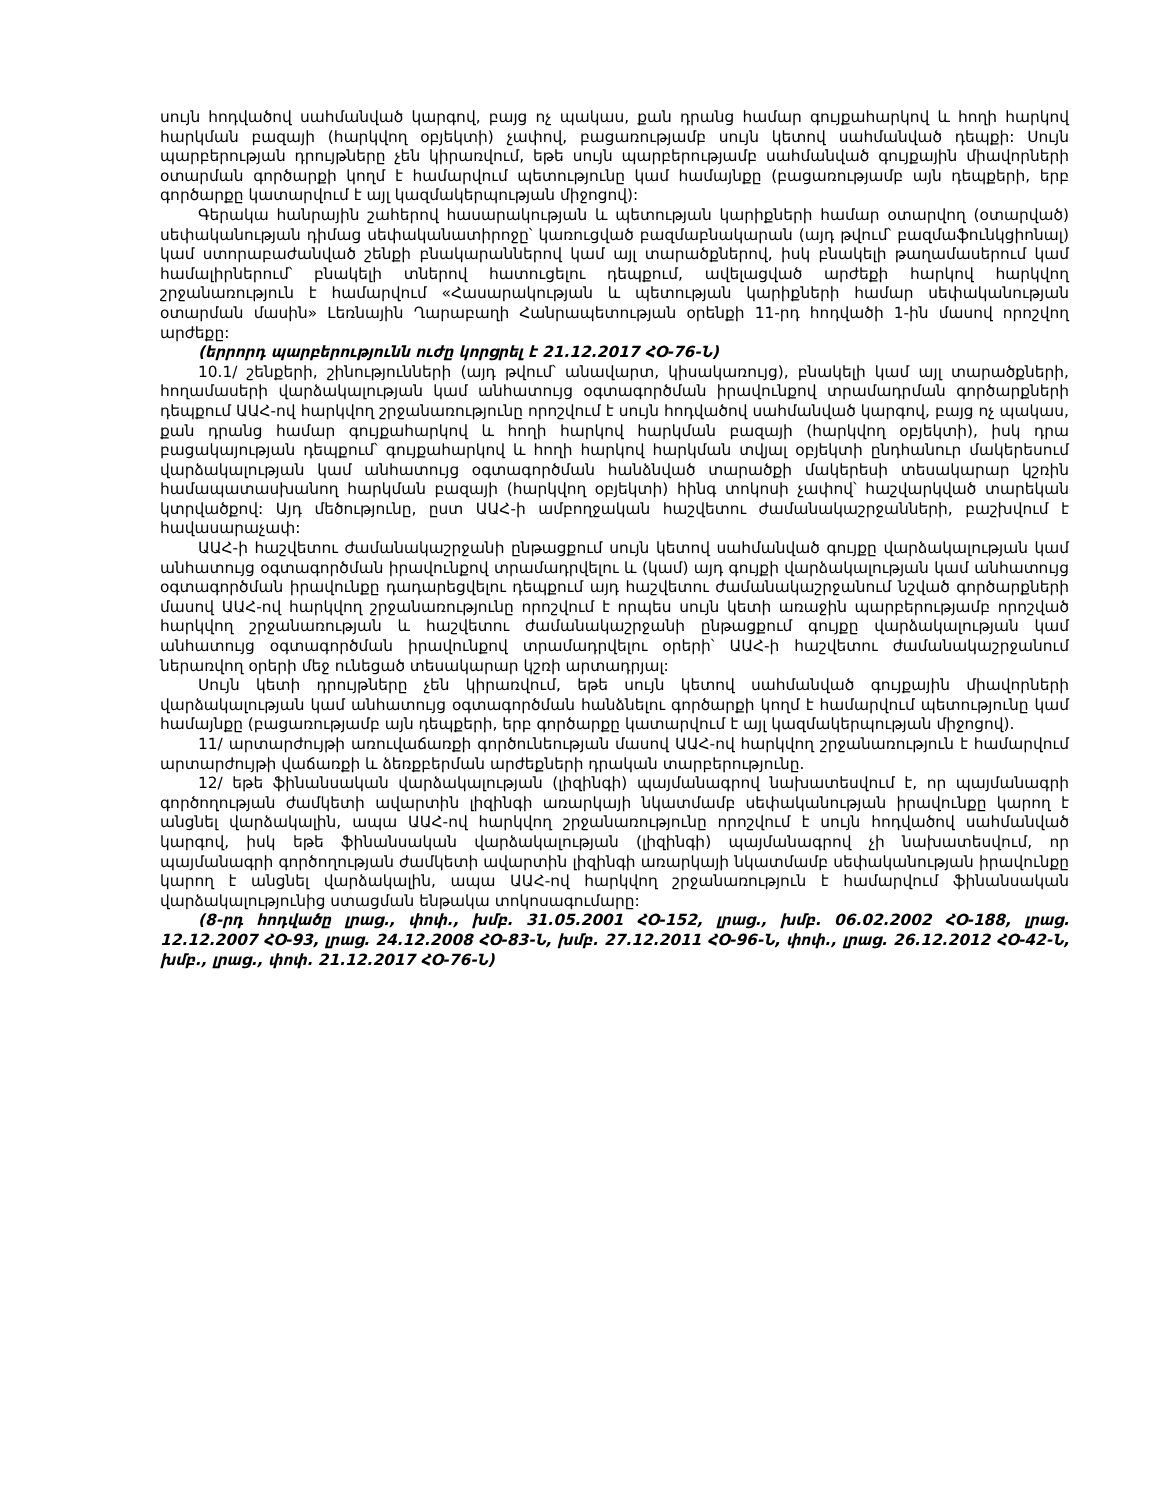սույն հոդվածով սահմանված կարգով, բայց ոչ պակաս, քան դրանց համար գույքահարկով և հողի հարկով հարկման բազայի (հարկվող օբյեկտի) չափով, բացառությամբ սույն կետով սահմանված դեպքի: Սույն պարբերության դրույթները չեն կիրառվում, եթե սույն պարբերությամբ սահմանված գույքային միավորների օտարման գործարքի կողմ է համարվում պետությունը կամ համայնքը (բացառությամբ այն դեպքերի, երբ գործարքը կատարվում է այլ կազմակերպության միջոցով):
Գերակա հանրային շահերով հասարակության և պետության կարիքների համար օտարվող (օտարված) սեփականության դիմաց սեփականատիրոջը՝ կառուցված բազմաբնակարան (այդ թվում՝ բազմաֆունկցիոնալ) կամ ստորաբաժանված շենքի բնակարաններով կամ այլ տարածքներով, իսկ բնակելի թաղամասերում կամ համալիրներում՝ բնակելի տներով հատուցելու դեպքում, ավելացված արժեքի հարկով հարկվող շրջանառություն է համարվում «Հասարակության և պետության կարիքների համար սեփականության օտարման մասին» Լեռնային Ղարաբաղի Հանրապետության օրենքի 11-րդ հոդվածի 1-ին մասով որոշվող արժեքը:
(երրորդ պարբերությունն ուժը կորցրել է 21.12.2017 ՀՕ-76-Ն)
10.1/ շենքերի, շինությունների (այդ թվում՝ անավարտ, կիսակառույց), բնակելի կամ այլ տարածքների, հողամասերի վարձակալության կամ անհատույց օգտագործման իրավունքով տրամադրման գործարքների դեպքում ԱԱՀ-ով հարկվող շրջանառությունը որոշվում է սույն հոդվածով սահմանված կարգով, բայց ոչ պակաս, քան դրանց համար գույքահարկով և հողի հարկով հարկման բազայի (հարկվող օբյեկտի), իսկ դրա բացակայության դեպքում՝ գույքահարկով և հողի հարկով հարկման տվյալ օբյեկտի ընդհանուր մակերեսում վարձակալության կամ անհատույց օգտագործման հանձնված տարածքի մակերեսի տեսակարար կշռին համապատասխանող հարկման բազայի (հարկվող օբյեկտի) հինգ տոկոսի չափով՝ հաշվարկված տարեկան կտրվածքով: Այդ մեծությունը, ըստ ԱԱՀ-ի ամբողջական հաշվետու ժամանակաշրջանների, բաշխվում է հավասարաչափ:
ԱԱՀ-ի հաշվետու ժամանակաշրջանի ընթացքում սույն կետով սահմանված գույքը վարձակալության կամ անհատույց օգտագործման իրավունքով տրամադրվելու և (կամ) այդ գույքի վարձակալության կամ անհատույց օգտագործման իրավունքը դադարեցվելու դեպքում այդ հաշվետու ժամանակաշրջանում նշված գործարքների մասով ԱԱՀ-ով հարկվող շրջանառությունը որոշվում է որպես սույն կետի առաջին պարբերությամբ որոշված հարկվող շրջանառության և հաշվետու ժամանակաշրջանի ընթացքում գույքը վարձակալության կամ անհատույց օգտագործման իրավունքով տրամադրվելու օրերի՝ ԱԱՀ-ի հաշվետու ժամանակաշրջանում ներառվող օրերի մեջ ունեցած տեսակարար կշռի արտադրյալ:
Սույն կետի դրույթները չեն կիրառվում, եթե սույն կետով սահմանված գույքային միավորների վարձակալության կամ անհատույց օգտագործման հանձնելու գործարքի կողմ է համարվում պետությունը կամ համայնքը (բացառությամբ այն դեպքերի, երբ գործարքը կատարվում է այլ կազմակերպության միջոցով).
11/ արտարժույթի առուվաճառքի գործունեության մասով ԱԱՀ-ով հարկվող շրջանառություն է համարվում արտարժույթի վաճառքի և ձեռքբերման արժեքների դրական տարբերությունը.
12/ եթե ֆինանսական վարձակալության (լիզինգի) պայմանագրով նախատեսվում է, որ պայմանագրի գործողության ժամկետի ավարտին լիզինգի առարկայի նկատմամբ սեփականության իրավունքը կարող է անցնել վարձակալին, ապա ԱԱՀ-ով հարկվող շրջանառությունը որոշվում է սույն հոդվածով սահմանված կարգով, իսկ եթե ֆինանսական վարձակալության (լիզինգի) պայմանագրով չի նախատեսվում, որ պայմանագրի գործողության ժամկետի ավարտին լիզինգի առարկայի նկատմամբ սեփականության իրավունքը կարող է անցնել վարձակալին, ապա ԱԱՀ-ով հարկվող շրջանառություն է համարվում ֆինանսական վարձակալությունից ստացման ենթակա տոկոսագումարը:
(8-րդ հոդվածը լրաց., փոփ., խմբ. 31.05.2001 ՀՕ-152, լրաց., խմբ. 06.02.2002 ՀՕ-188, լրաց. 12.12.2007 ՀՕ-93, լրաց. 24.12.2008 ՀՕ-83-Ն, խմբ. 27.12.2011 ՀՕ-96-Ն, փոփ., լրաց. 26.12.2012 ՀՕ-42-Ն, խմբ., լրաց., փոփ. 21.12.2017 ՀՕ-76-Ն)